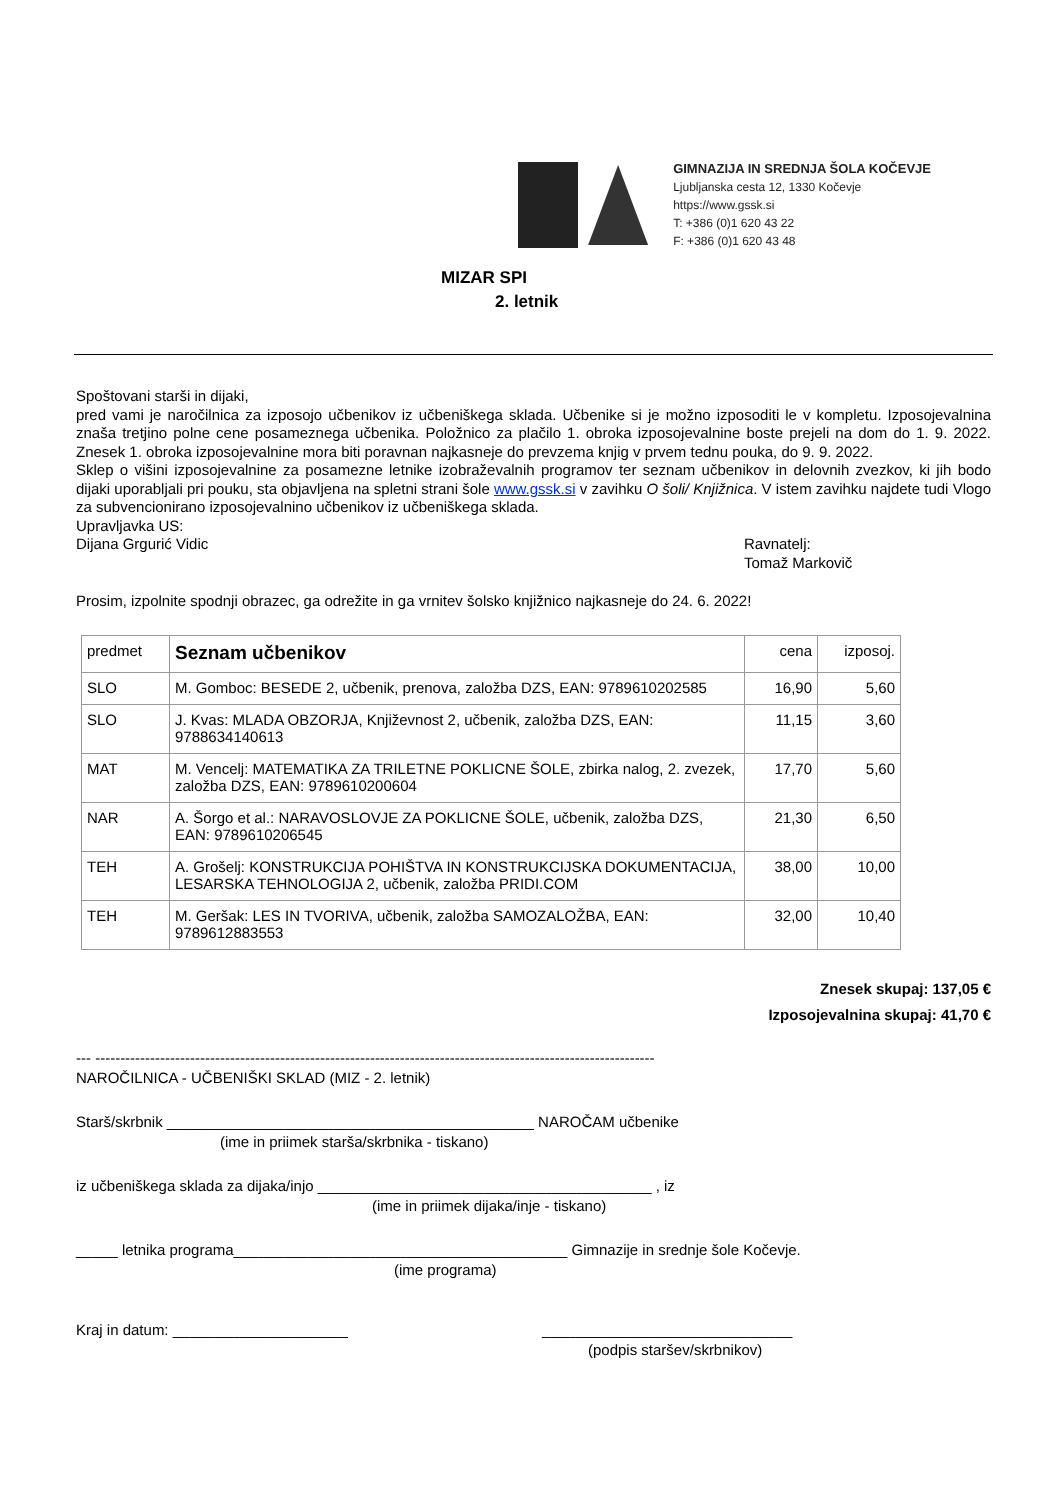GIMNAZIJA IN SREDNJA ŠOLA KOČEVJE
Ljubljanska cesta 12, 1330 Kočevje
https://www.gssk.si
T: +386 (0)1 620 43 22
F: +386 (0)1 620 43 48
MIZAR SPI
2. letnik
Spoštovani starši in dijaki,
pred vami je naročilnica za izposojo učbenikov iz učbeniškega sklada. Učbenike si je možno izposoditi le v kompletu. Izposojevalnina znaša tretjino polne cene posameznega učbenika. Položnico za plačilo 1. obroka izposojevalnine boste prejeli na dom do 1. 9. 2022. Znesek 1. obroka izposojevalnine mora biti poravnan najkasneje do prevzema knjig v prvem tednu pouka, do 9. 9. 2022.
Sklep o višini izposojevalnine za posamezne letnike izobraževalnih programov ter seznam učbenikov in delovnih zvezkov, ki jih bodo dijaki uporabljali pri pouku, sta objavljena na spletni strani šole www.gssk.si v zavihku O šoli/ Knjižnica. V istem zavihku najdete tudi Vlogo za subvencionirano izposojevalnino učbenikov iz učbeniškega sklada.
Upravljavka US:
Dijana Grgurić Vidic Ravnatelj:
Tomaž Markovič
Prosim, izpolnite spodnji obrazec, ga odrežite in ga vrnitev šolsko knjižnico najkasneje do 24. 6. 2022!
| predmet | Seznam učbenikov | cena | izposoj. |
| --- | --- | --- | --- |
| SLO | M. Gomboc: BESEDE 2, učbenik, prenova, založba DZS, EAN: 9789610202585 | 16,90 | 5,60 |
| SLO | J. Kvas: MLADA OBZORJA, Književnost 2, učbenik, založba DZS, EAN: 9788634140613 | 11,15 | 3,60 |
| MAT | M. Vencelj: MATEMATIKA ZA TRILETNE POKLICNE ŠOLE, zbirka nalog, 2. zvezek, založba DZS, EAN: 9789610200604 | 17,70 | 5,60 |
| NAR | A. Šorgo et al.: NARAVOSLOVJE ZA POKLICNE ŠOLE, učbenik, založba DZS, EAN: 9789610206545 | 21,30 | 6,50 |
| TEH | A. Grošelj: KONSTRUKCIJA POHIŠTVA IN KONSTRUKCIJSKA DOKUMENTACIJA, LESARSKA TEHNOLOGIJA 2, učbenik, založba PRIDI.COM | 38,00 | 10,00 |
| TEH | M. Geršak: LES IN TVORIVA, učbenik, založba SAMOZALOŽBA, EAN: 9789612883553 | 32,00 | 10,40 |
Znesek skupaj: 137,05 €
Izposojevalnina skupaj: 41,70 €
--- ----------------------------------------------------------------------------------------------------------------
NAROČILNICA - UČBENIŠKI SKLAD (MIZ - 2. letnik)
Starš/skrbnik ____________________________________________ NAROČAM učbenike
(ime in priimek starša/skrbnika - tiskano)
iz učbeniškega sklada za dijaka/injo ________________________________________ , iz
(ime in priimek dijaka/inje - tiskano)
_____ letnika programa________________________________________ Gimnazije in srednje šole Kočevje.
(ime programa)
Kraj in datum: _____________________ ______________________________
(podpis staršev/skrbnikov)